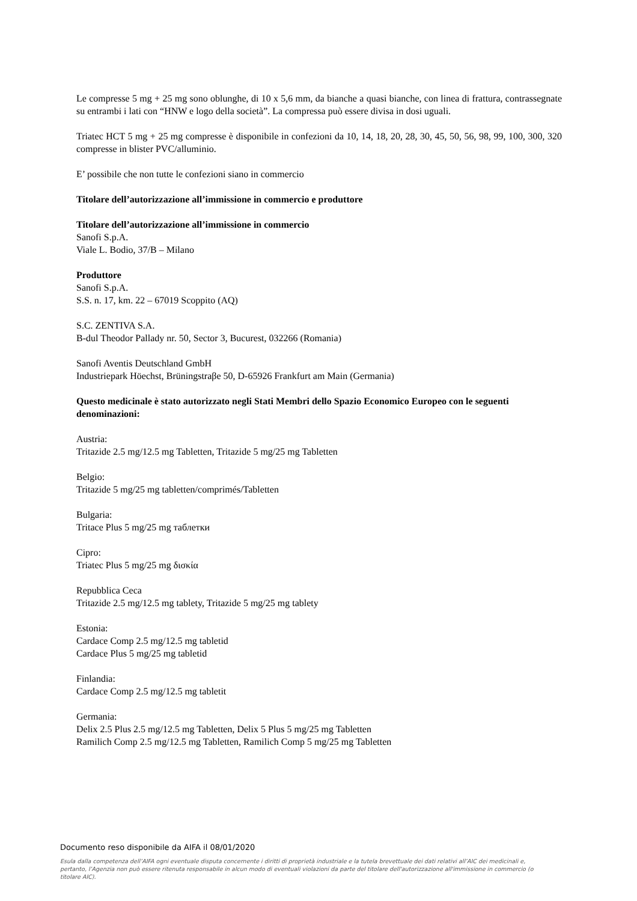Le compresse 5 mg + 25 mg sono oblunghe, di 10 x 5,6 mm, da bianche a quasi bianche, con linea di frattura, contrassegnate su entrambi i lati con “HNW e logo della società”. La compressa può essere divisa in dosi uguali.
Triatec HCT 5 mg + 25 mg compresse è disponibile in confezioni da 10, 14, 18, 20, 28, 30, 45, 50, 56, 98, 99, 100, 300, 320 compresse in blister PVC/alluminio.
E’ possibile che non tutte le confezioni siano in commercio
Titolare dell’autorizzazione all’immissione in commercio e produttore
Titolare dell’autorizzazione all’immissione in commercio
Sanofi S.p.A.
Viale L. Bodio, 37/B – Milano
Produttore
Sanofi S.p.A.
S.S. n. 17, km. 22 – 67019 Scoppito (AQ)
S.C. ZENTIVA S.A.
B-dul Theodor Pallady nr. 50, Sector 3, Bucurest, 032266 (Romania)
Sanofi Aventis Deutschland GmbH
Industriepark Höechst, Brüningstraβe 50, D-65926 Frankfurt am Main (Germania)
Questo medicinale è stato autorizzato negli Stati Membri dello Spazio Economico Europeo con le seguenti denominazioni:
Austria:
Tritazide 2.5 mg/12.5 mg Tabletten, Tritazide 5 mg/25 mg Tabletten
Belgio:
Tritazide 5 mg/25 mg tabletten/comprimés/Tabletten
Bulgaria:
Tritace Plus 5 mg/25 mg таблетки
Cipro:
Triatec Plus 5 mg/25 mg δισκία
Repubblica Ceca
Tritazide 2.5 mg/12.5 mg tablety, Tritazide 5 mg/25 mg tablety
Estonia:
Cardace Comp 2.5 mg/12.5 mg tabletid
Cardace Plus 5 mg/25 mg tabletid
Finlandia:
Cardace Comp 2.5 mg/12.5 mg tabletit
Germania:
Delix 2.5 Plus 2.5 mg/12.5 mg Tabletten, Delix 5 Plus 5 mg/25 mg Tabletten
Ramilich Comp 2.5 mg/12.5 mg Tabletten, Ramilich Comp 5 mg/25 mg Tabletten
Documento reso disponibile da AIFA il 08/01/2020
Esula dalla competenza dell’AIFA ogni eventuale disputa concernente i diritti di proprietà industriale e la tutela brevettuale dei dati relativi all’AIC dei medicinali e, pertanto, l’Agenzia non può essere ritenuta responsabile in alcun modo di eventuali violazioni da parte del titolare dell'autorizzazione all'immissione in commercio (o titolare AIC).